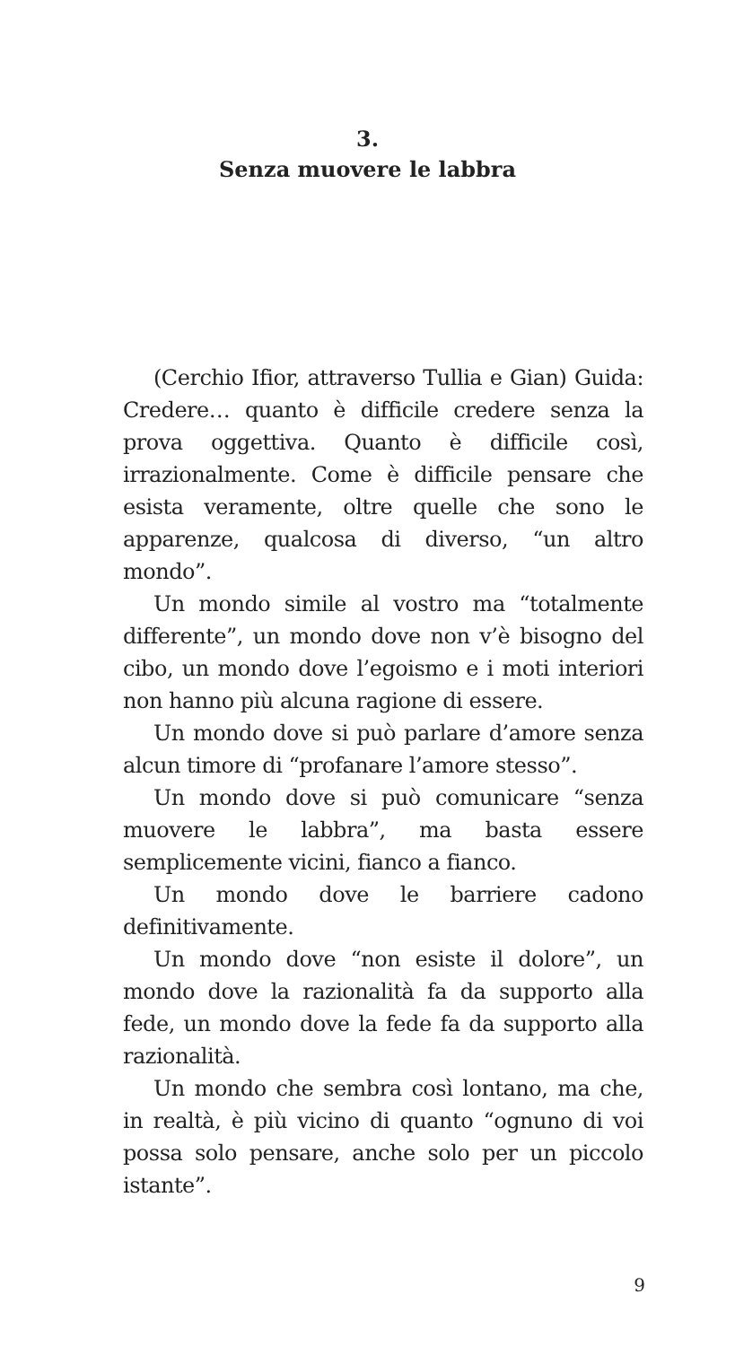3.
Senza muovere le labbra
(Cerchio Ifior, attraverso Tullia e Gian) Guida: Credere… quanto è difficile credere senza la prova oggettiva. Quanto è difficile così, irrazionalmente. Come è difficile pensare che esista veramente, oltre quelle che sono le apparenze, qualcosa di diverso, “un altro mondo”.
Un mondo simile al vostro ma “totalmente differente”, un mondo dove non v’è bisogno del cibo, un mondo dove l’egoismo e i moti interiori non hanno più alcuna ragione di essere.
Un mondo dove si può parlare d’amore senza alcun timore di “profanare l’amore stesso”.
Un mondo dove si può comunicare “senza muovere le labbra”, ma basta essere semplicemente vicini, fianco a fianco.
Un mondo dove le barriere cadono definitivamente.
Un mondo dove “non esiste il dolore”, un mondo dove la razionalità fa da supporto alla fede, un mondo dove la fede fa da supporto alla razionalità.
Un mondo che sembra così lontano, ma che, in realtà, è più vicino di quanto “ognuno di voi possa solo pensare, anche solo per un piccolo istante”.
9